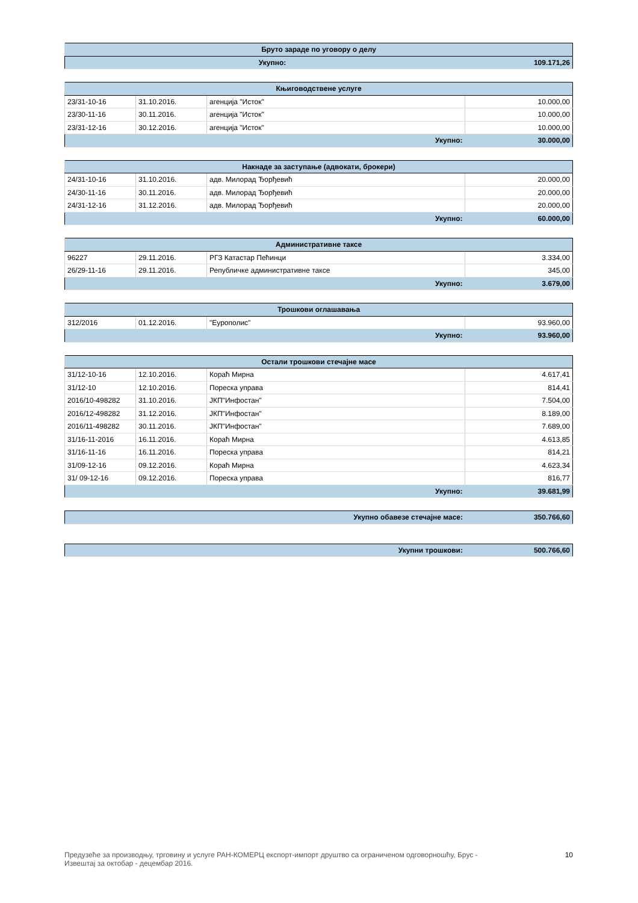| Бруто зараде по уговору о делу | |
| --- | --- |
| Укупно: | 109.171,26 |
| Књиговодствене услуге | | | |
| --- | --- | --- | --- |
| 23/31-10-16 | 31.10.2016. | агенција "Исток" | 10.000,00 |
| 23/30-11-16 | 30.11.2016. | агенција "Исток" | 10.000,00 |
| 23/31-12-16 | 30.12.2016. | агенција "Исток" | 10.000,00 |
| Укупно: | | | 30.000,00 |
| Накнаде за заступање (адвокати, брокери) | | | |
| --- | --- | --- | --- |
| 24/31-10-16 | 31.10.2016. | адв. Милорад Ђорђевић | 20.000,00 |
| 24/30-11-16 | 30.11.2016. | адв. Милорад Ђорђевић | 20.000,00 |
| 24/31-12-16 | 31.12.2016. | адв. Милорад Ђорђевић | 20.000,00 |
| Укупно: | | | 60.000,00 |
| Административне таксе | | | |
| --- | --- | --- | --- |
| 96227 | 29.11.2016. | РГЗ Катастар Пећинци | 3.334,00 |
| 26/29-11-16 | 29.11.2016. | Републичке административне таксе | 345,00 |
| Укупно: | | | 3.679,00 |
| Трошкови оглашавања | | | |
| --- | --- | --- | --- |
| 312/2016 | 01.12.2016. | "Еурополис" | 93.960,00 |
| Укупно: | | | 93.960,00 |
| Остали трошкови стечајне масе | | | |
| --- | --- | --- | --- |
| 31/12-10-16 | 12.10.2016. | Кораћ Мирна | 4.617,41 |
| 31/12-10 | 12.10.2016. | Пореска управа | 814,41 |
| 2016/10-498282 | 31.10.2016. | ЈКП"Инфостан" | 7.504,00 |
| 2016/12-498282 | 31.12.2016. | ЈКП"Инфостан" | 8.189,00 |
| 2016/11-498282 | 30.11.2016. | ЈКП"Инфостан" | 7.689,00 |
| 31/16-11-2016 | 16.11.2016. | Кораћ Мирна | 4.613,85 |
| 31/16-11-16 | 16.11.2016. | Пореска управа | 814,21 |
| 31/09-12-16 | 09.12.2016. | Кораћ Мирна | 4.623,34 |
| 31/ 09-12-16 | 09.12.2016. | Пореска управа | 816,77 |
| Укупно: | | | 39.681,99 |
| Укупно обавезе стечајне масе: | 350.766,60 |
| Укупни трошкови: | 500.766,60 |
Предузеће за производњу, трговину и услуге РАН-КОМЕРЦ експорт-импорт друштво са ограниченом одговорношћу, Брус -
Извештај за октобар - децембар 2016. 10